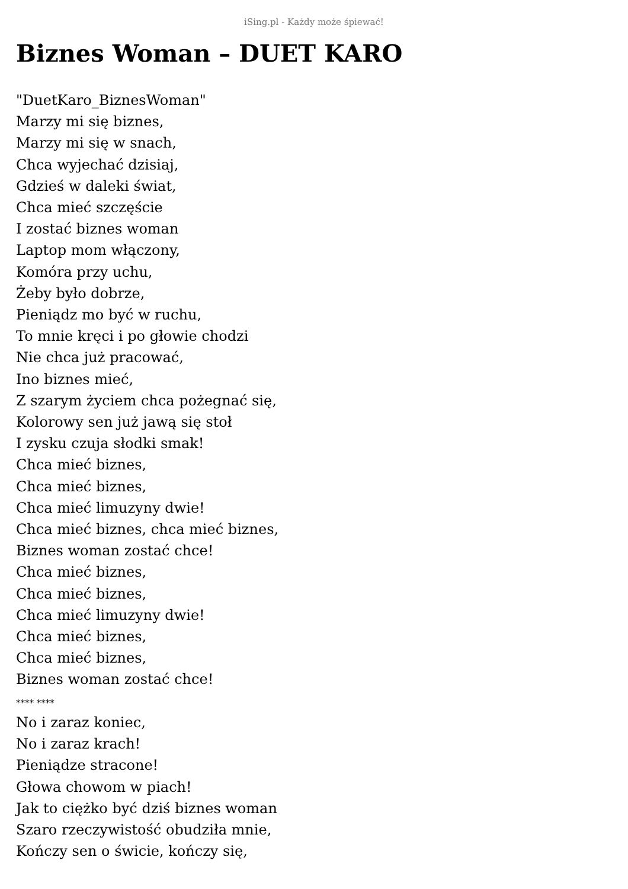iSing.pl - Każdy może śpiewać!
Biznes Woman – DUET KARO
"DuetKaro_BiznesWoman"
Marzy mi się biznes,
Marzy mi się w snach,
Chca wyjechać dzisiaj,
Gdzieś w daleki świat,
Chca mieć szczęście
I zostać biznes woman
Laptop mom włączony,
Komóra przy uchu,
Żeby było dobrze,
Pieniądz mo być w ruchu,
To mnie kręci i po głowie chodzi
Nie chca już pracować,
Ino biznes mieć,
Z szarym życiem chca pożegnać się,
Kolorowy sen już jawą się stoł
I zysku czuja słodki smak!
Chca mieć biznes,
Chca mieć biznes,
Chca mieć limuzyny dwie!
Chca mieć biznes, chca mieć biznes,
Biznes woman zostać chce!
Chca mieć biznes,
Chca mieć biznes,
Chca mieć limuzyny dwie!
Chca mieć biznes,
Chca mieć biznes,
Biznes woman zostać chce!
**** ****
No i zaraz koniec,
No i zaraz krach!
Pieniądze stracone!
Głowa chowom w piach!
Jak to ciężko być dziś biznes woman
Szaro rzeczywistość obudziła mnie,
Kończy sen o świcie, kończy się,